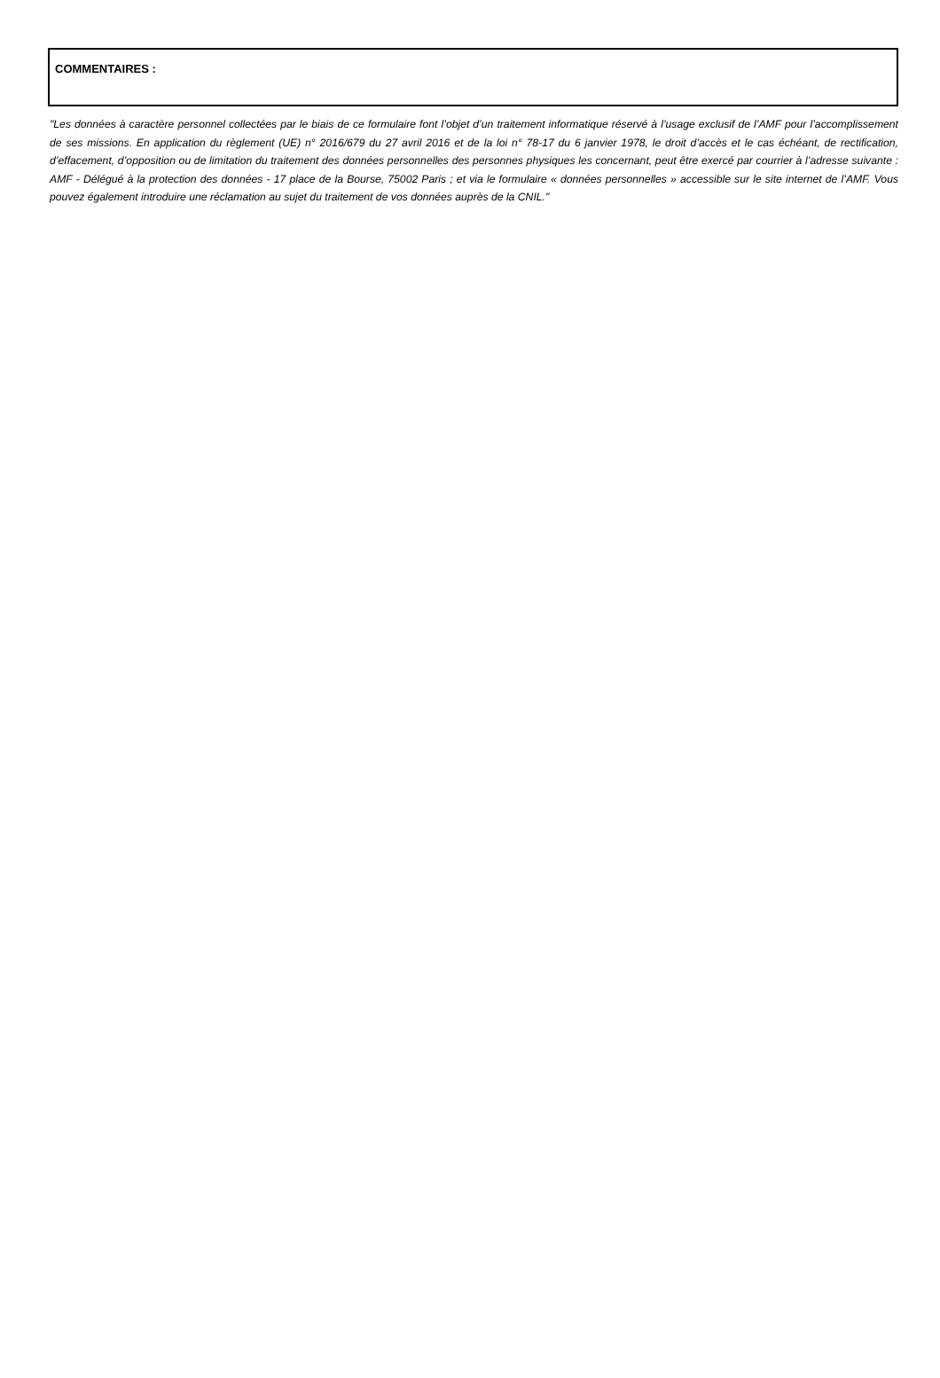COMMENTAIRES :
"Les données à caractère personnel collectées par le biais de ce formulaire font l’objet d’un traitement informatique réservé à l’usage exclusif de l’AMF pour l’accomplissement de ses missions. En application du règlement (UE) n° 2016/679 du 27 avril 2016 et de la loi n° 78-17 du 6 janvier 1978, le droit d’accès et le cas échéant, de rectification, d’effacement, d’opposition ou de limitation du traitement des données personnelles des personnes physiques les concernant, peut être exercé par courrier à l’adresse suivante : AMF - Délégué à la protection des données - 17 place de la Bourse, 75002 Paris ; et via le formulaire « données personnelles » accessible sur le site internet de l’AMF. Vous pouvez également introduire une réclamation au sujet du traitement de vos données auprès de la CNIL."